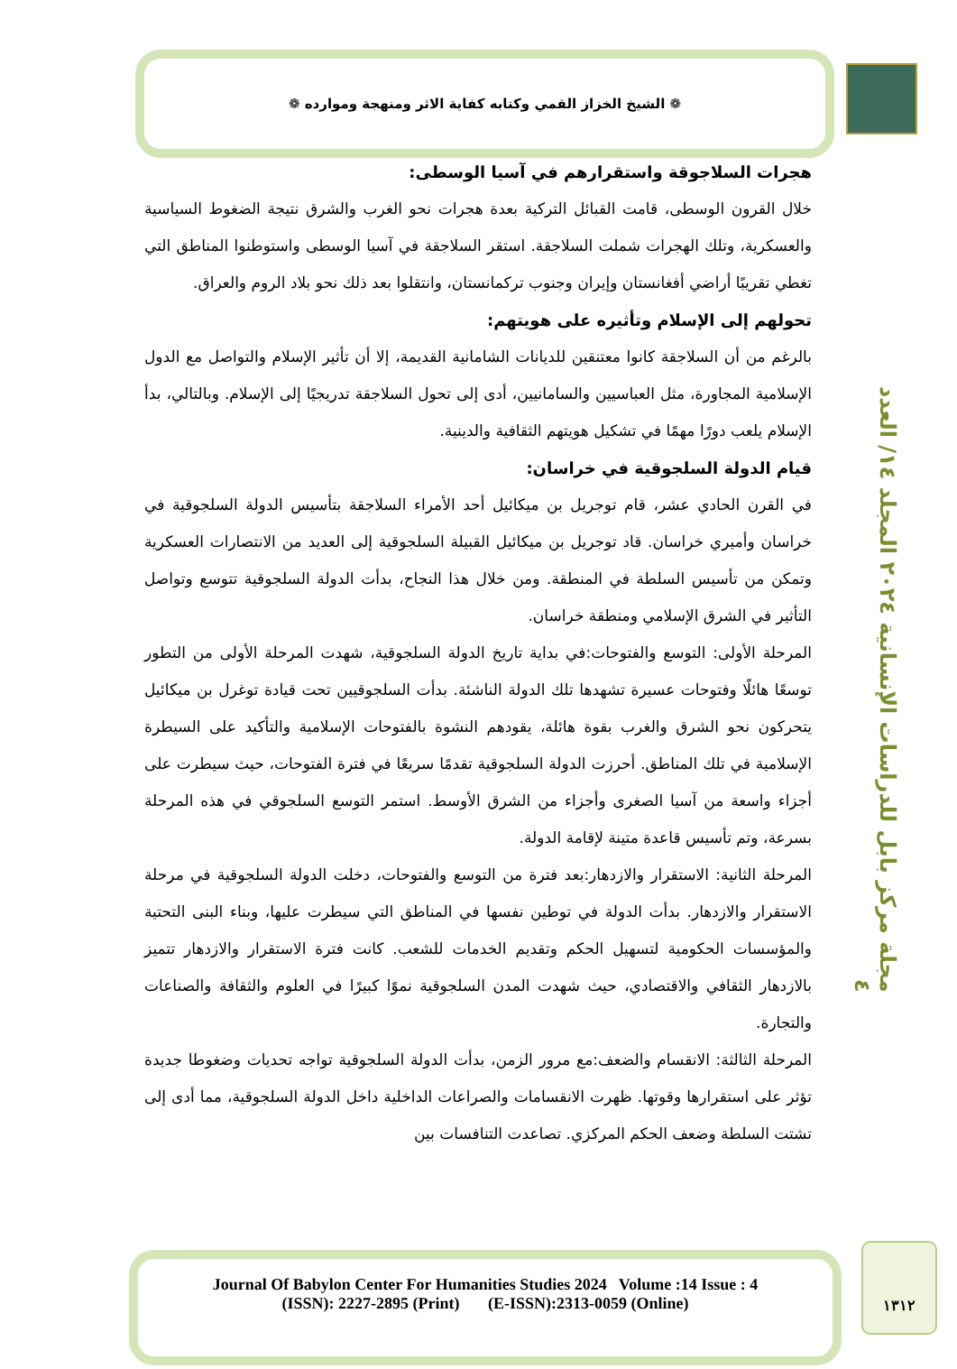❁ الشيخ الخزاز القمي وكتابه كفاية الاثر ومنهجة وموارده ❁
هجرات السلاجوقة واستقرارهم في آسيا الوسطى:
خلال القرون الوسطى، قامت القبائل التركية بعدة هجرات نحو الغرب والشرق نتيجة الضغوط السياسية والعسكرية، وتلك الهجرات شملت السلاجقة. استقر السلاجقة في آسيا الوسطى واستوطنوا المناطق التي تغطي تقريبًا أراضي أفغانستان وإيران وجنوب تركمانستان، وانتقلوا بعد ذلك نحو بلاد الروم والعراق.
تحولهم إلى الإسلام وتأثيره على هويتهم:
بالرغم من أن السلاجقة كانوا معتنقين للديانات الشامانية القديمة، إلا أن تأثير الإسلام والتواصل مع الدول الإسلامية المجاورة، مثل العباسيين والسامانيين، أدى إلى تحول السلاجقة تدريجيًا إلى الإسلام. وبالتالي، بدأ الإسلام يلعب دورًا مهمًا في تشكيل هويتهم الثقافية والدينية.
قيام الدولة السلجوقية في خراسان:
في القرن الحادي عشر، قام توجريل بن ميكائيل أحد الأمراء السلاجقة بتأسيس الدولة السلجوقية في خراسان وأميري خراسان. قاد توجريل بن ميكائيل القبيلة السلجوقية إلى العديد من الانتصارات العسكرية وتمكن من تأسيس السلطة في المنطقة. ومن خلال هذا النجاح، بدأت الدولة السلجوقية تتوسع وتواصل التأثير في الشرق الإسلامي ومنطقة خراسان.
المرحلة الأولى: التوسع والفتوحات:في بداية تاريخ الدولة السلجوقية، شهدت المرحلة الأولى من التطور توسعًا هائلًا وفتوحات عسيرة تشهدها تلك الدولة الناشئة. بدأت السلجوقيين تحت قيادة توغرل بن ميكائيل يتحركون نحو الشرق والغرب بقوة هائلة، يقودهم النشوة بالفتوحات الإسلامية والتأكيد على السيطرة الإسلامية في تلك المناطق. أحرزت الدولة السلجوقية تقدمًا سريعًا في فترة الفتوحات، حيث سيطرت على أجزاء واسعة من آسيا الصغرى وأجزاء من الشرق الأوسط. استمر التوسع السلجوقي في هذه المرحلة بسرعة، وتم تأسيس قاعدة متينة لإقامة الدولة.
المرحلة الثانية: الاستقرار والازدهار:بعد فترة من التوسع والفتوحات، دخلت الدولة السلجوقية في مرحلة الاستقرار والازدهار. بدأت الدولة في توطين نفسها في المناطق التي سيطرت عليها، وبناء البنى التحتية والمؤسسات الحكومية لتسهيل الحكم وتقديم الخدمات للشعب. كانت فترة الاستقرار والازدهار تتميز بالازدهار الثقافي والاقتصادي، حيث شهدت المدن السلجوقية نموًا كبيرًا في العلوم والثقافة والصناعات والتجارة.
المرحلة الثالثة: الانقسام والضعف:مع مرور الزمن، بدأت الدولة السلجوقية تواجه تحديات وضغوطا جديدة تؤثر على استقرارها وقوتها. ظهرت الانقسامات والصراعات الداخلية داخل الدولة السلجوقية، مما أدى إلى تشتت السلطة وضعف الحكم المركزي. تصاعدت التنافسات بين
مجلة مركز بابل للدراسات الإنسانية ٢٠٢٤ المجلد ١٤/ العدد ٤
Journal Of Babylon Center For Humanities Studies 2024 Volume :14 Issue : 4
(ISSN): 2227-2895 (Print) (E-ISSN):2313-0059 (Online)
١٣١٢